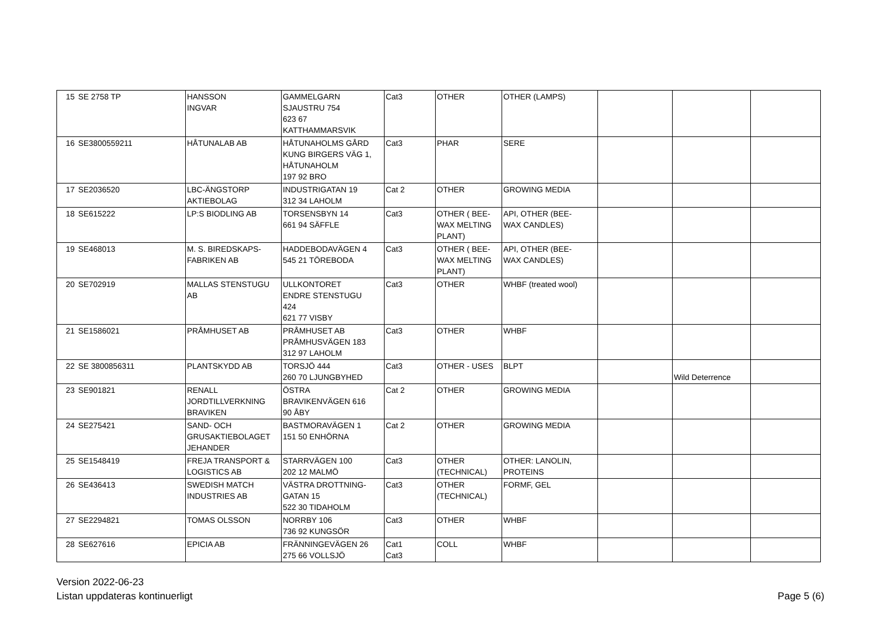| 15 | SE 2758 TP | HANSSON INGVAR | GAMMELGARN SJAUSTRU 754 623 67 KATTHAMMARSVIK | Cat3 | OTHER | OTHER (LAMPS) | | | |
| 16 | SE3800559211 | HÅTUNALAB AB | HÅTUNAHOLMS GÅRD KUNG BIRGERS VÄG 1, HÅTUNAHOLM 197 92 BRO | Cat3 | PHAR | SERE | | | |
| 17 | SE2036520 | LBC-ÄNGSTORP AKTIEBOLAG | INDUSTRIGATAN 19 312 34 LAHOLM | Cat 2 | OTHER | GROWING MEDIA | | | |
| 18 | SE615222 | LP:S BIODLING AB | TORSENSBYN 14 661 94 SÄFFLE | Cat3 | OTHER ( BEE- WAX MELTING PLANT) | API, OTHER (BEE- WAX CANDLES) | | | |
| 19 | SE468013 | M. S. BIREDSKAPS- FABRIKEN AB | HADDEBODAVÄGEN 4 545 21 TÖREBODA | Cat3 | OTHER ( BEE- WAX MELTING PLANT) | API, OTHER (BEE- WAX CANDLES) | | | |
| 20 | SE702919 | MALLAS STENSTUGU AB | ULLKONTORET ENDRE STENSTUGU 424 621 77 VISBY | Cat3 | OTHER | WHBF (treated wool) | | | |
| 21 | SE1586021 | PRÅMHUSET AB | PRÅMHUSET AB PRÅMHUSVÄGEN 183 312 97 LAHOLM | Cat3 | OTHER | WHBF | | | |
| 22 | SE 3800856311 | PLANTSKYDD AB | TORSJÖ 444 260 70 LJUNGBYHED | Cat3 | OTHER - USES | BLPT | | Wild Deterrence | |
| 23 | SE901821 | RENALL JORDTILLVERKNING BRAVIKEN | ÖSTRA BRAVIKENVÄGEN 616 90 ÅBY | Cat 2 | OTHER | GROWING MEDIA | | | |
| 24 | SE275421 | SAND- OCH GRUSAKTIEBOLAGET JEHANDER | BASTMORAVÄGEN 1 151 50 ENHÖRNA | Cat 2 | OTHER | GROWING MEDIA | | | |
| 25 | SE1548419 | FREJA TRANSPORT & LOGISTICS AB | STARRVÄGEN 100 202 12 MALMÖ | Cat3 | OTHER (TECHNICAL) | OTHER: LANOLIN, PROTEINS | | | |
| 26 | SE436413 | SWEDISH MATCH INDUSTRIES AB | VÄSTRA DROTTNING- GATAN 15 522 30 TIDAHOLM | Cat3 | OTHER (TECHNICAL) | FORMF, GEL | | | |
| 27 | SE2294821 | TOMAS OLSSON | NORRBY 106 736 92 KUNGSÖR | Cat3 | OTHER | WHBF | | | |
| 28 | SE627616 | EPICIA AB | FRÄNNINGEVÄGEN 26 275 66 VOLLSJÖ | Cat1 Cat3 | COLL | WHBF | | | |
Version 2022-06-23
Listan uppdateras kontinuerligt
Page 5 (6)